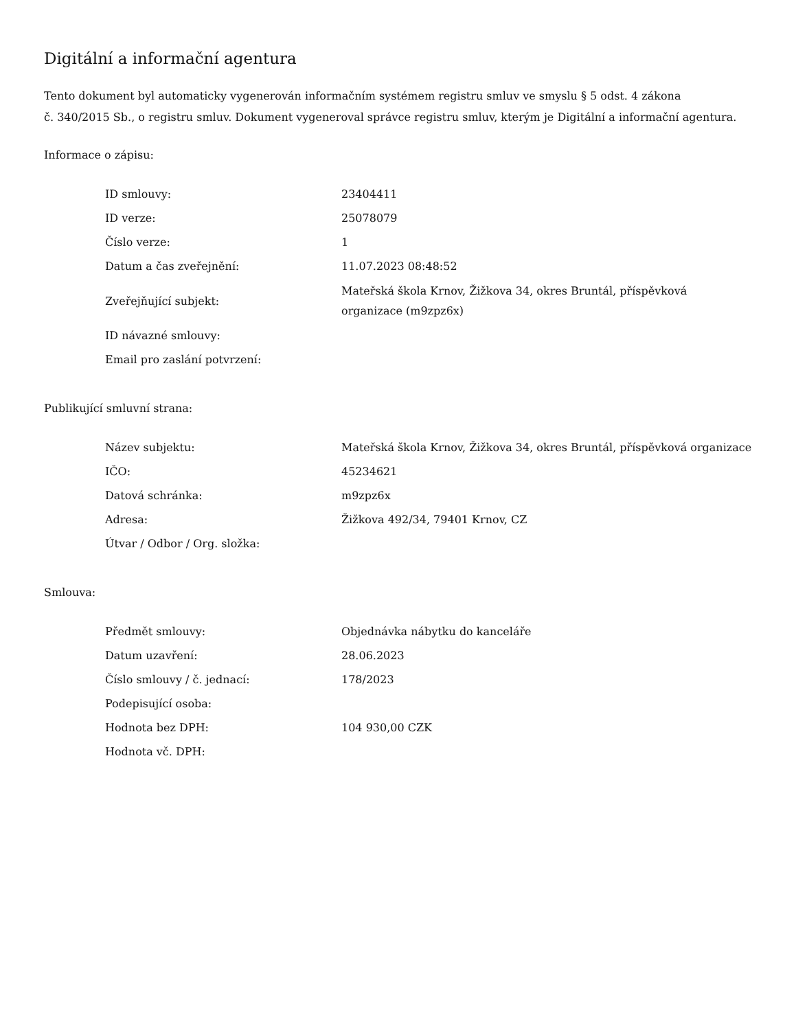Digitální a informační agentura
Tento dokument byl automaticky vygenerován informačním systémem registru smluv ve smyslu § 5 odst. 4 zákona
č. 340/2015 Sb., o registru smluv. Dokument vygeneroval správce registru smluv, kterým je Digitální a informační agentura.
Informace o zápisu:
| ID smlouvy: | 23404411 |
| ID verze: | 25078079 |
| Číslo verze: | 1 |
| Datum a čas zveřejnění: | 11.07.2023 08:48:52 |
| Zveřejňující subjekt: | Mateřská škola Krnov, Žižkova 34, okres Bruntál, příspěvková organizace (m9zpz6x) |
| ID návazné smlouvy: | |
| Email pro zaslání potvrzení: | |
Publikující smluvní strana:
| Název subjektu: | Mateřská škola Krnov, Žižkova 34, okres Bruntál, příspěvková organizace |
| IČO: | 45234621 |
| Datová schránka: | m9zpz6x |
| Adresa: | Žižkova 492/34, 79401 Krnov, CZ |
| Útvar / Odbor / Org. složka: | |
Smlouva:
| Předmět smlouvy: | Objednávka nábytku do kanceláře |
| Datum uzavření: | 28.06.2023 |
| Číslo smlouvy / č. jednací: | 178/2023 |
| Podepisující osoba: | |
| Hodnota bez DPH: | 104 930,00 CZK |
| Hodnota vč. DPH: | |